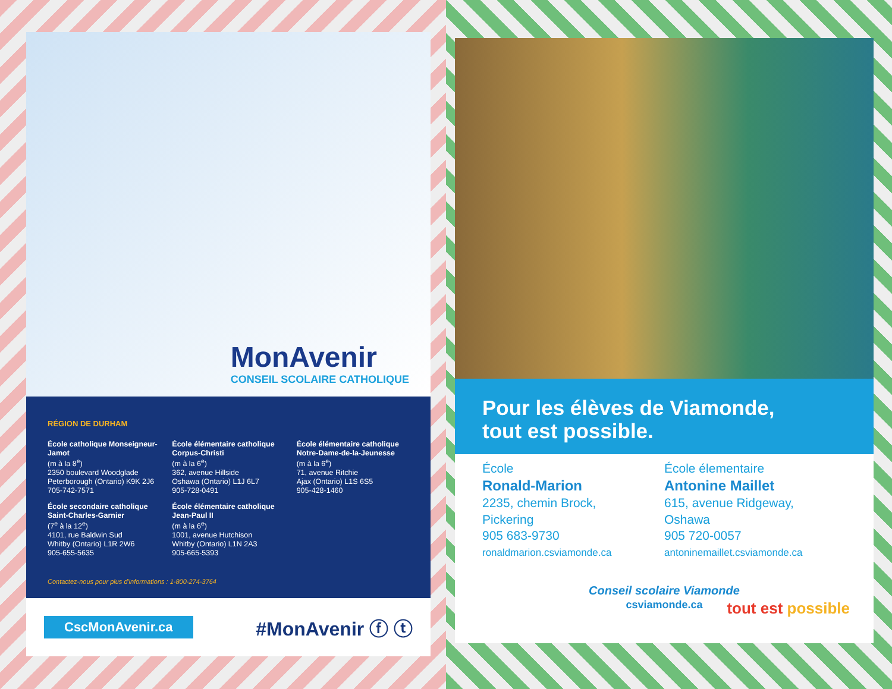MonAvenir
CONSEIL SCOLAIRE CATHOLIQUE
RÉGION DE DURHAM
École catholique Monseigneur-Jamot
(m à la 8<sup>e</sup>)
2350 boulevard Woodglade
Peterborough (Ontario) K9K 2J6
705-742-7571
École secondaire catholique Saint-Charles-Garnier
(7<sup>e</sup> à la 12<sup>e</sup>)
4101, rue Baldwin Sud
Whitby (Ontario) L1R 2W6
905-655-5635
École élémentaire catholique Corpus-Christi
(m à la 6<sup>e</sup>)
362, avenue Hillside
Oshawa (Ontario) L1J 6L7
905-728-0491
École élémentaire catholique Jean-Paul II
(m à la 6<sup>e</sup>)
1001, avenue Hutchison
Whitby (Ontario) L1N 2A3
905-665-5393
École élémentaire catholique Notre-Dame-de-la-Jeunesse
(m à la 6<sup>e</sup>)
71, avenue Ritchie
Ajax (Ontario) L1S 6S5
905-428-1460
Contactez-nous pour plus d'informations : 1-800-274-3764
CscMonAvenir.ca #MonAvenir ⓕ ⓣ
Pour les élèves de Viamonde,
tout est possible.
École
Ronald-Marion
2235, chemin Brock,
Pickering
905 683-9730
ronaldmarion.csviamonde.ca
École élementaire
Antonine Maillet
615, avenue Ridgeway,
Oshawa
905 720-0057
antoninemaillet.csviamonde.ca
Conseil scolaire Viamonde
csviamonde.ca
tout est possible